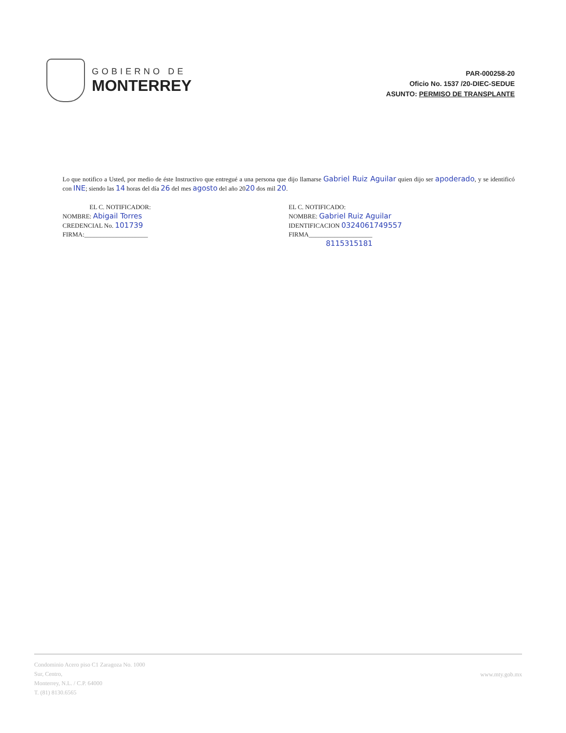GOBIERNO DE
MONTERREY
PAR-000258-20
Oficio No. 1537 /20-DIEC-SEDUE
ASUNTO: PERMISO DE TRANSPLANTE
Lo que notifico a Usted, por medio de éste Instructivo que entregué a una persona que dijo llamarse Gabriel Ruiz Aguilar quien dijo ser apoderado, y se identificó con INE; siendo las 14 horas del día 26 del mes agosto del año 2020 dos mil 20.
EL C. NOTIFICADOR:
NOMBRE: Abigail Torres
CREDENCIAL No. 101739
FIRMA:____________________
EL C. NOTIFICADO:
NOMBRE: Gabriel Ruiz Aguilar
IDENTIFICACION 0324061749557
FIRMA____________________
8115315181
Condominio Acero piso C1 Zaragoza No. 1000
Sur, Centro,
Monterrey, N.L. / C.P. 64000
T. (81) 8130.6565
www.mty.gob.mx